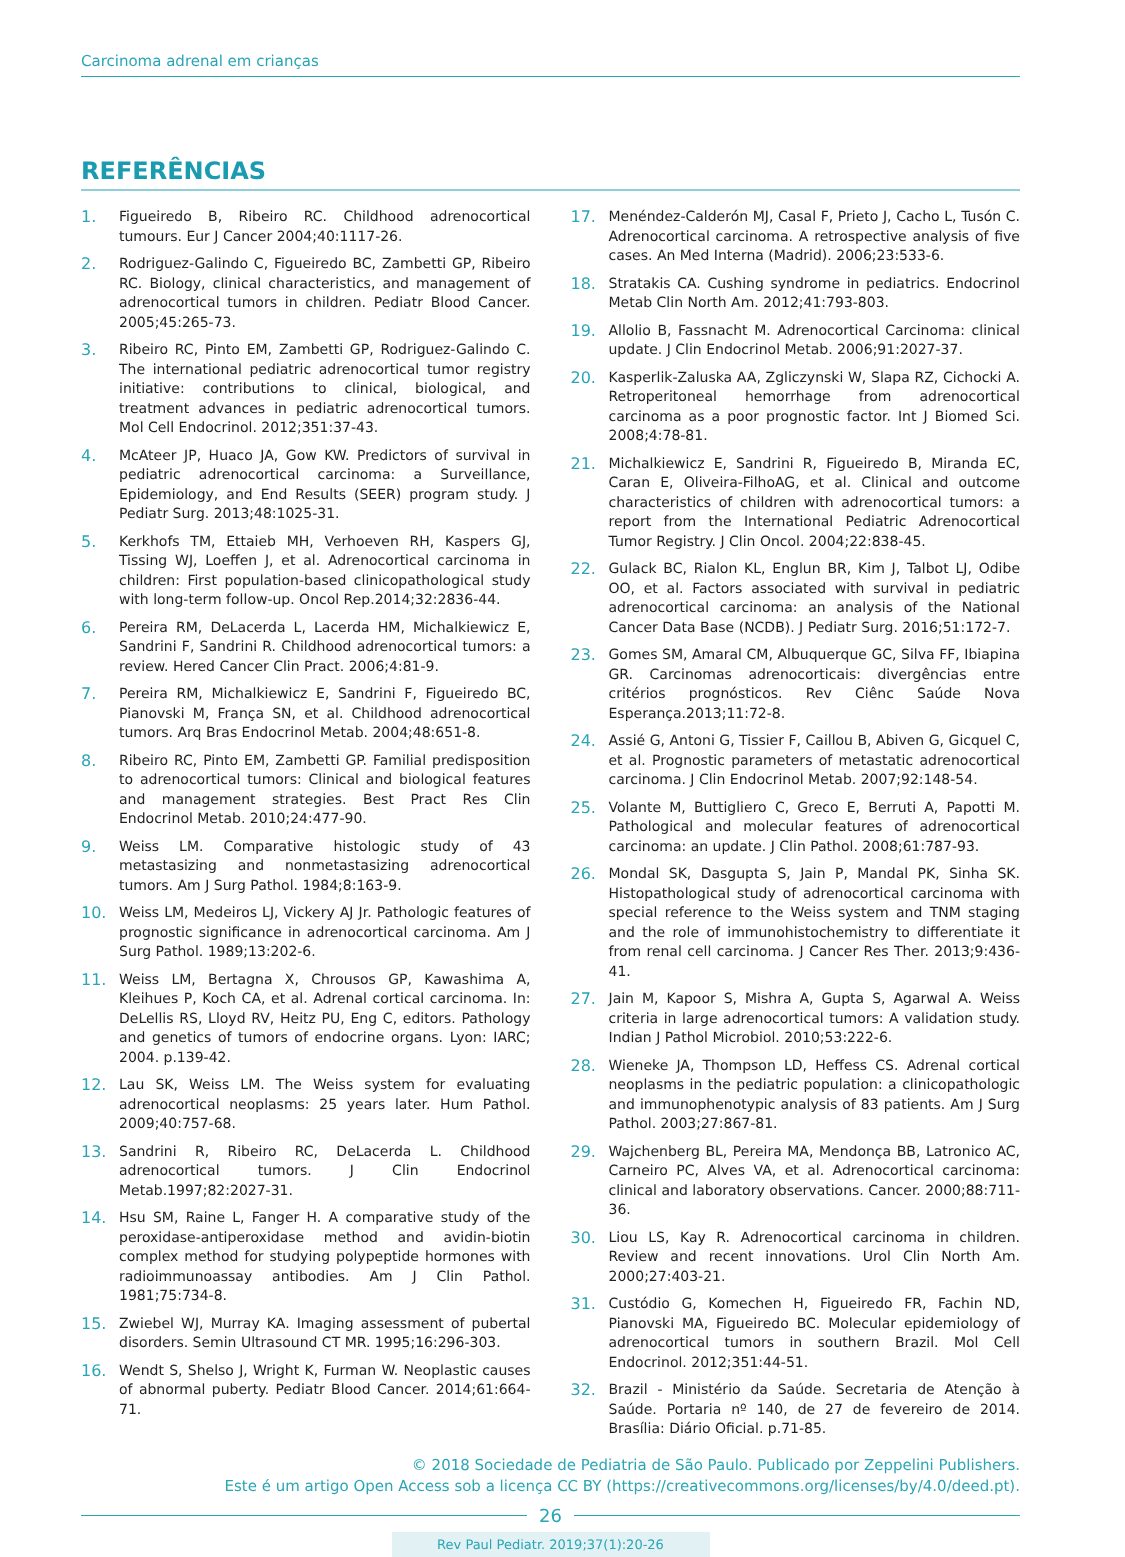Carcinoma adrenal em crianças
REFERÊNCIAS
1. Figueiredo B, Ribeiro RC. Childhood adrenocortical tumours. Eur J Cancer 2004;40:1117-26.
2. Rodriguez-Galindo C, Figueiredo BC, Zambetti GP, Ribeiro RC. Biology, clinical characteristics, and management of adrenocortical tumors in children. Pediatr Blood Cancer. 2005;45:265-73.
3. Ribeiro RC, Pinto EM, Zambetti GP, Rodriguez-Galindo C. The international pediatric adrenocortical tumor registry initiative: contributions to clinical, biological, and treatment advances in pediatric adrenocortical tumors. Mol Cell Endocrinol. 2012;351:37-43.
4. McAteer JP, Huaco JA, Gow KW. Predictors of survival in pediatric adrenocortical carcinoma: a Surveillance, Epidemiology, and End Results (SEER) program study. J Pediatr Surg. 2013;48:1025-31.
5. Kerkhofs TM, Ettaieb MH, Verhoeven RH, Kaspers GJ, Tissing WJ, Loeffen J, et al. Adrenocortical carcinoma in children: First population-based clinicopathological study with long-term follow-up. Oncol Rep.2014;32:2836-44.
6. Pereira RM, DeLacerda L, Lacerda HM, Michalkiewicz E, Sandrini F, Sandrini R. Childhood adrenocortical tumors: a review. Hered Cancer Clin Pract. 2006;4:81-9.
7. Pereira RM, Michalkiewicz E, Sandrini F, Figueiredo BC, Pianovski M, França SN, et al. Childhood adrenocortical tumors. Arq Bras Endocrinol Metab. 2004;48:651-8.
8. Ribeiro RC, Pinto EM, Zambetti GP. Familial predisposition to adrenocortical tumors: Clinical and biological features and management strategies. Best Pract Res Clin Endocrinol Metab. 2010;24:477-90.
9. Weiss LM. Comparative histologic study of 43 metastasizing and nonmetastasizing adrenocortical tumors. Am J Surg Pathol. 1984;8:163-9.
10. Weiss LM, Medeiros LJ, Vickery AJ Jr. Pathologic features of prognostic significance in adrenocortical carcinoma. Am J Surg Pathol. 1989;13:202-6.
11. Weiss LM, Bertagna X, Chrousos GP, Kawashima A, Kleihues P, Koch CA, et al. Adrenal cortical carcinoma. In: DeLellis RS, Lloyd RV, Heitz PU, Eng C, editors. Pathology and genetics of tumors of endocrine organs. Lyon: IARC; 2004. p.139-42.
12. Lau SK, Weiss LM. The Weiss system for evaluating adrenocortical neoplasms: 25 years later. Hum Pathol. 2009;40:757-68.
13. Sandrini R, Ribeiro RC, DeLacerda L. Childhood adrenocortical tumors. J Clin Endocrinol Metab.1997;82:2027-31.
14. Hsu SM, Raine L, Fanger H. A comparative study of the peroxidase-antiperoxidase method and avidin-biotin complex method for studying polypeptide hormones with radioimmunoassay antibodies. Am J Clin Pathol. 1981;75:734-8.
15. Zwiebel WJ, Murray KA. Imaging assessment of pubertal disorders. Semin Ultrasound CT MR. 1995;16:296-303.
16. Wendt S, Shelso J, Wright K, Furman W. Neoplastic causes of abnormal puberty. Pediatr Blood Cancer. 2014;61:664-71.
17. Menéndez-Calderón MJ, Casal F, Prieto J, Cacho L, Tusón C. Adrenocortical carcinoma. A retrospective analysis of five cases. An Med Interna (Madrid). 2006;23:533-6.
18. Stratakis CA. Cushing syndrome in pediatrics. Endocrinol Metab Clin North Am. 2012;41:793-803.
19. Allolio B, Fassnacht M. Adrenocortical Carcinoma: clinical update. J Clin Endocrinol Metab. 2006;91:2027-37.
20. Kasperlik-Zaluska AA, Zgliczynski W, Slapa RZ, Cichocki A. Retroperitoneal hemorrhage from adrenocortical carcinoma as a poor prognostic factor. Int J Biomed Sci. 2008;4:78-81.
21. Michalkiewicz E, Sandrini R, Figueiredo B, Miranda EC, Caran E, Oliveira-FilhoAG, et al. Clinical and outcome characteristics of children with adrenocortical tumors: a report from the International Pediatric Adrenocortical Tumor Registry. J Clin Oncol. 2004;22:838-45.
22. Gulack BC, Rialon KL, Englun BR, Kim J, Talbot LJ, Odibe OO, et al. Factors associated with survival in pediatric adrenocortical carcinoma: an analysis of the National Cancer Data Base (NCDB). J Pediatr Surg. 2016;51:172-7.
23. Gomes SM, Amaral CM, Albuquerque GC, Silva FF, Ibiapina GR. Carcinomas adrenocorticais: divergências entre critérios prognósticos. Rev Ciênc Saúde Nova Esperança.2013;11:72-8.
24. Assié G, Antoni G, Tissier F, Caillou B, Abiven G, Gicquel C, et al. Prognostic parameters of metastatic adrenocortical carcinoma. J Clin Endocrinol Metab. 2007;92:148-54.
25. Volante M, Buttigliero C, Greco E, Berruti A, Papotti M. Pathological and molecular features of adrenocortical carcinoma: an update. J Clin Pathol. 2008;61:787-93.
26. Mondal SK, Dasgupta S, Jain P, Mandal PK, Sinha SK. Histopathological study of adrenocortical carcinoma with special reference to the Weiss system and TNM staging and the role of immunohistochemistry to differentiate it from renal cell carcinoma. J Cancer Res Ther. 2013;9:436-41.
27. Jain M, Kapoor S, Mishra A, Gupta S, Agarwal A. Weiss criteria in large adrenocortical tumors: A validation study. Indian J Pathol Microbiol. 2010;53:222-6.
28. Wieneke JA, Thompson LD, Heffess CS. Adrenal cortical neoplasms in the pediatric population: a clinicopathologic and immunophenotypic analysis of 83 patients. Am J Surg Pathol. 2003;27:867-81.
29. Wajchenberg BL, Pereira MA, Mendonça BB, Latronico AC, Carneiro PC, Alves VA, et al. Adrenocortical carcinoma: clinical and laboratory observations. Cancer. 2000;88:711-36.
30. Liou LS, Kay R. Adrenocortical carcinoma in children. Review and recent innovations. Urol Clin North Am. 2000;27:403-21.
31. Custódio G, Komechen H, Figueiredo FR, Fachin ND, Pianovski MA, Figueiredo BC. Molecular epidemiology of adrenocortical tumors in southern Brazil. Mol Cell Endocrinol. 2012;351:44-51.
32. Brazil - Ministério da Saúde. Secretaria de Atenção à Saúde. Portaria nº 140, de 27 de fevereiro de 2014. Brasília: Diário Oficial. p.71-85.
© 2018 Sociedade de Pediatria de São Paulo. Publicado por Zeppelini Publishers.
Este é um artigo Open Access sob a licença CC BY (https://creativecommons.org/licenses/by/4.0/deed.pt).
26
Rev Paul Pediatr. 2019;37(1):20-26